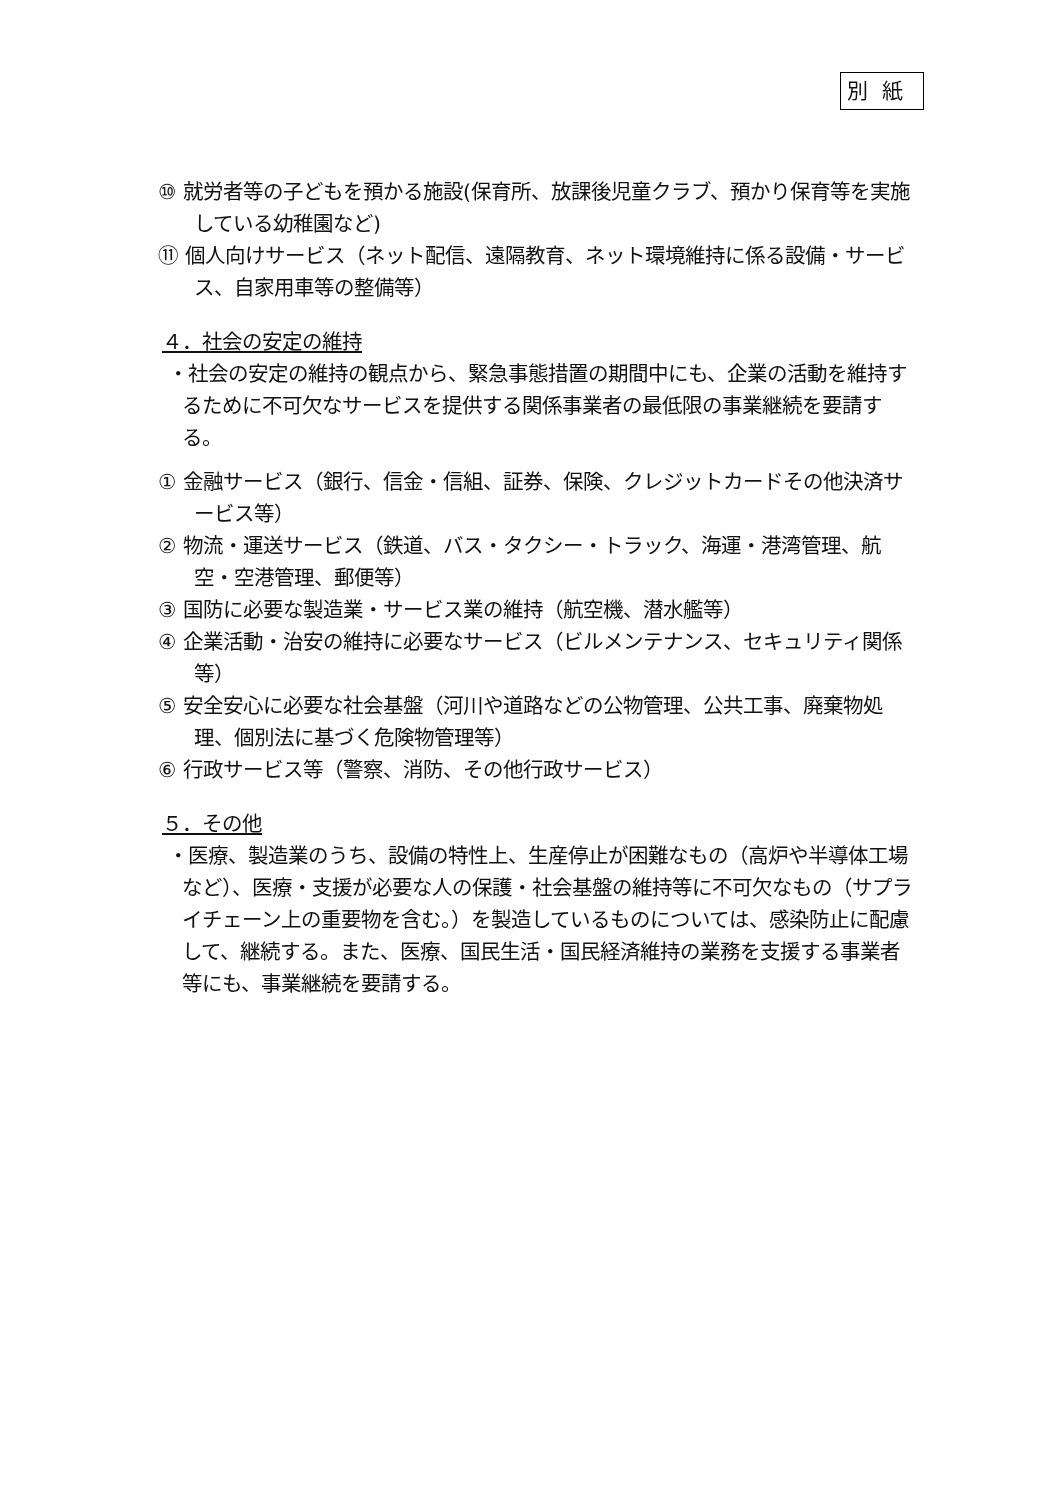別紙
⑩ 就労者等の子どもを預かる施設(保育所、放課後児童クラブ、預かり保育等を実施している幼稚園など)
⑪ 個人向けサービス（ネット配信、遠隔教育、ネット環境維持に係る設備・サービス、自家用車等の整備等）
４．社会の安定の維持
・社会の安定の維持の観点から、緊急事態措置の期間中にも、企業の活動を維持するために不可欠なサービスを提供する関係事業者の最低限の事業継続を要請する。
① 金融サービス（銀行、信金・信組、証券、保険、クレジットカードその他決済サービス等）
② 物流・運送サービス（鉄道、バス・タクシー・トラック、海運・港湾管理、航空・空港管理、郵便等）
③ 国防に必要な製造業・サービス業の維持（航空機、潜水艦等）
④ 企業活動・治安の維持に必要なサービス（ビルメンテナンス、セキュリティ関係等）
⑤ 安全安心に必要な社会基盤（河川や道路などの公物管理、公共工事、廃棄物処理、個別法に基づく危険物管理等）
⑥ 行政サービス等（警察、消防、その他行政サービス）
５．その他
・医療、製造業のうち、設備の特性上、生産停止が困難なもの（高炉や半導体工場など）、医療・支援が必要な人の保護・社会基盤の維持等に不可欠なもの（サプライチェーン上の重要物を含む。）を製造しているものについては、感染防止に配慮して、継続する。また、医療、国民生活・国民経済維持の業務を支援する事業者等にも、事業継続を要請する。